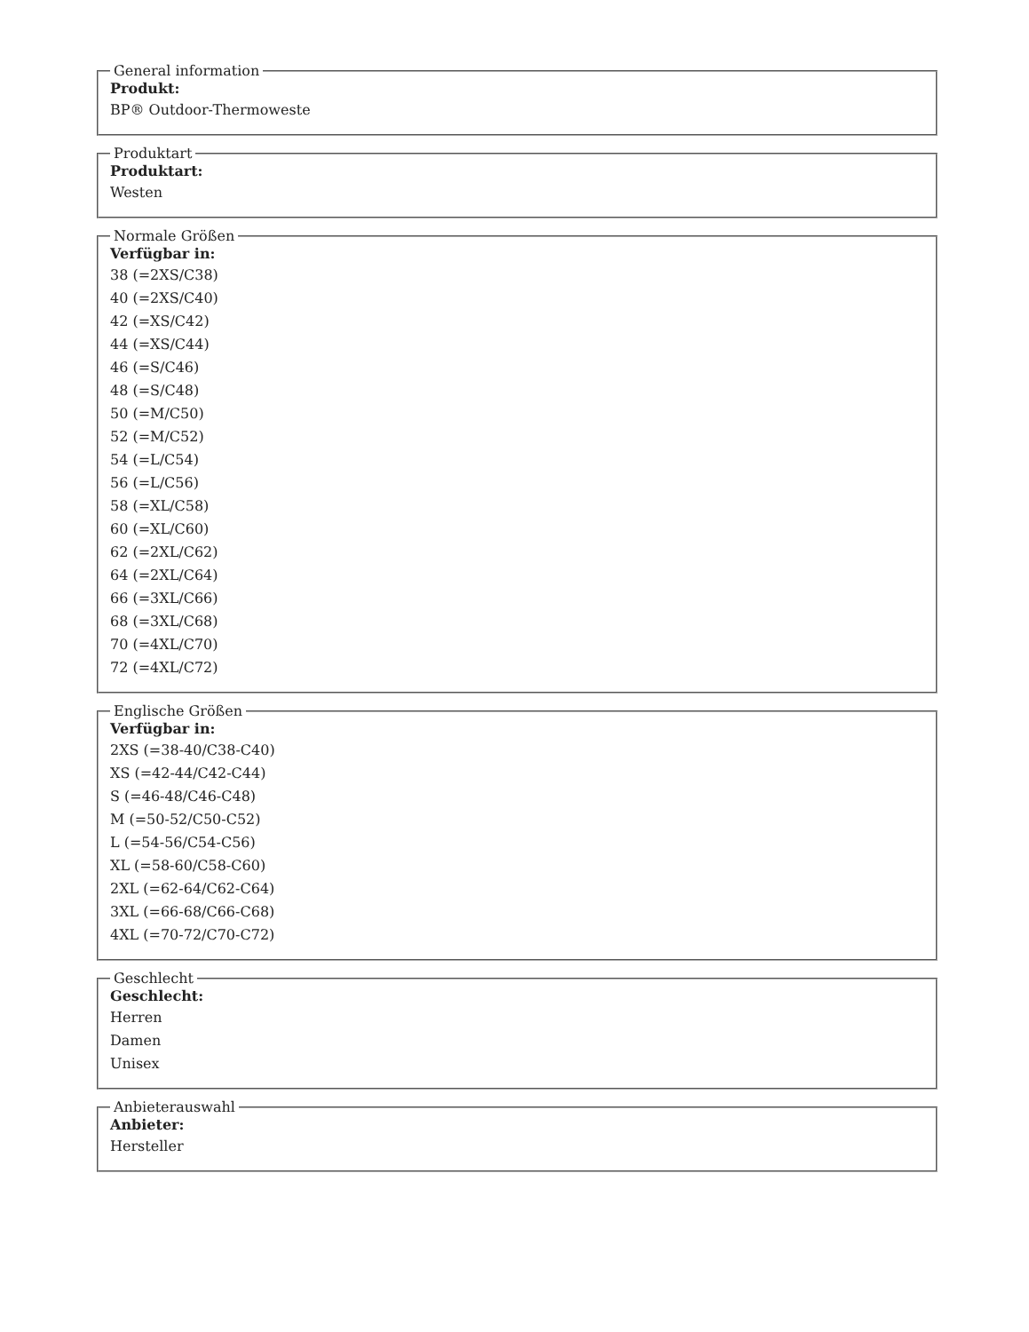General information
Produkt:
BP® Outdoor-Thermoweste
Produktart
Produktart:
Westen
Normale Größen
Verfügbar in:
38 (=2XS/C38)
40 (=2XS/C40)
42 (=XS/C42)
44 (=XS/C44)
46 (=S/C46)
48 (=S/C48)
50 (=M/C50)
52 (=M/C52)
54 (=L/C54)
56 (=L/C56)
58 (=XL/C58)
60 (=XL/C60)
62 (=2XL/C62)
64 (=2XL/C64)
66 (=3XL/C66)
68 (=3XL/C68)
70 (=4XL/C70)
72 (=4XL/C72)
Englische Größen
Verfügbar in:
2XS (=38-40/C38-C40)
XS (=42-44/C42-C44)
S (=46-48/C46-C48)
M (=50-52/C50-C52)
L (=54-56/C54-C56)
XL (=58-60/C58-C60)
2XL (=62-64/C62-C64)
3XL (=66-68/C66-C68)
4XL (=70-72/C70-C72)
Geschlecht
Geschlecht:
Herren
Damen
Unisex
Anbieterauswahl
Anbieter:
Hersteller